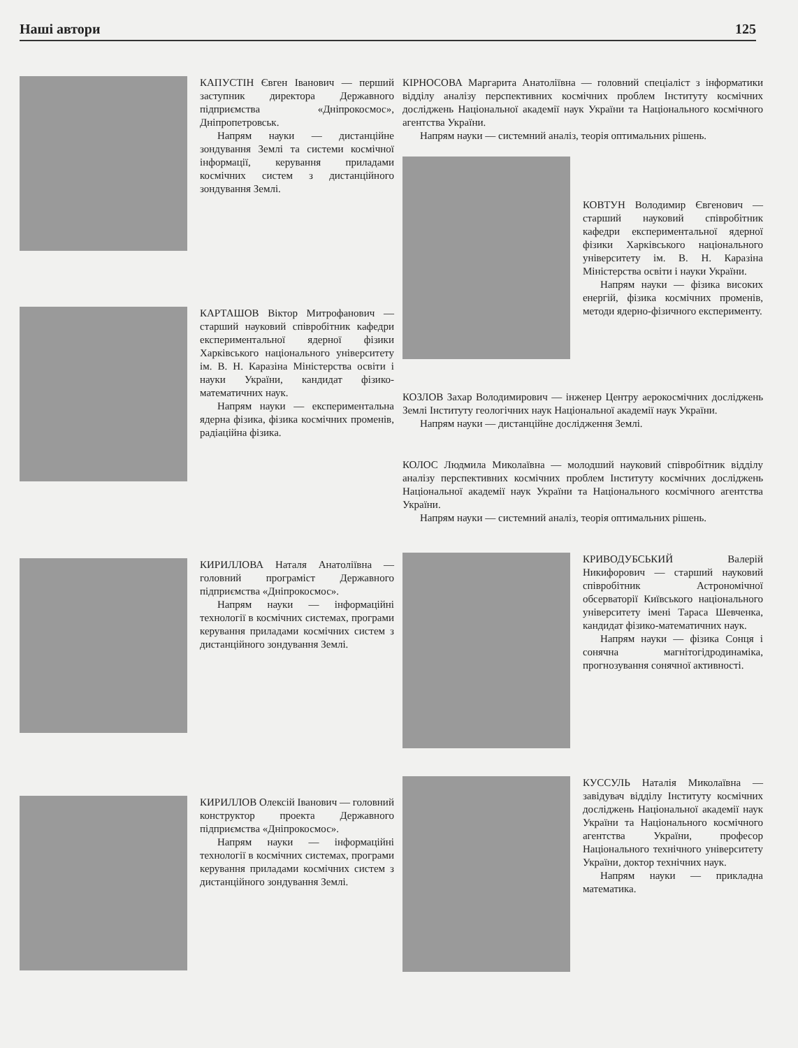Наші автори 125
КАПУСТІН Євген Іванович — перший заступник директора Державного підприємства «Дніпрокосмос», Дніпропетровськ.
Напрям науки — дистанційне зондування Землі та системи космічної інформації, керування приладами космічних систем з дистанційного зондування Землі.
КАРТАШОВ Віктор Митрофанович — старший науковий співробітник кафедри експериментальної ядерної фізики Харківського національного університету ім. В. Н. Каразіна Міністерства освіти і науки України, кандидат фізико-математичних наук.
Напрям науки — експериментальна ядерна фізика, фізика космічних променів, радіаційна фізика.
КИРИЛЛОВА Наталя Анатоліївна — головний програміст Державного підприємства «Дніпрокосмос».
Напрям науки — інформаційні технології в космічних системах, програми керування приладами космічних систем з дистанційного зондування Землі.
КИРИЛЛОВ Олексій Іванович — головний конструктор проекта Державного підприємства «Дніпрокосмос».
Напрям науки — інформаційні технології в космічних системах, програми керування приладами космічних систем з дистанційного зондування Землі.
КІРНОСОВА Маргарита Анатоліївна — головний спеціаліст з інформатики відділу аналізу перспективних космічних проблем Інституту космічних досліджень Національної академії наук України та Національного космічного агентства України.
Напрям науки — системний аналіз, теорія оптимальних рішень.
КОВТУН Володимир Євгенович — старший науковий співробітник кафедри експериментальної ядерної фізики Харківського національного університету ім. В. Н. Каразіна Міністерства освіти і науки України.
Напрям науки — фізика високих енергій, фізика космічних променів, методи ядерно-фізичного експерименту.
КОЗЛОВ Захар Володимирович — інженер Центру аерокосмічних досліджень Землі Інституту геологічних наук Національної академії наук України.
Напрям науки — дистанційне дослідження Землі.
КОЛОС Людмила Миколаївна — молодший науковий співробітник відділу аналізу перспективних космічних проблем Інституту космічних досліджень Національної академії наук України та Національного космічного агентства України.
Напрям науки — системний аналіз, теорія оптимальних рішень.
КРИВОДУБСЬКИЙ Валерій Никифорович — старший науковий співробітник Астрономічної обсерваторії Київського національного університету імені Тараса Шевченка, кандидат фізико-математичних наук.
Напрям науки — фізика Сонця і сонячна магнітогідродинаміка, прогнозування сонячної активності.
КУССУЛЬ Наталія Миколаївна — завідувач відділу Інституту космічних досліджень Національної академії наук України та Національного космічного агентства України, професор Національного технічного університету України, доктор технічних наук.
Напрям науки — прикладна математика.